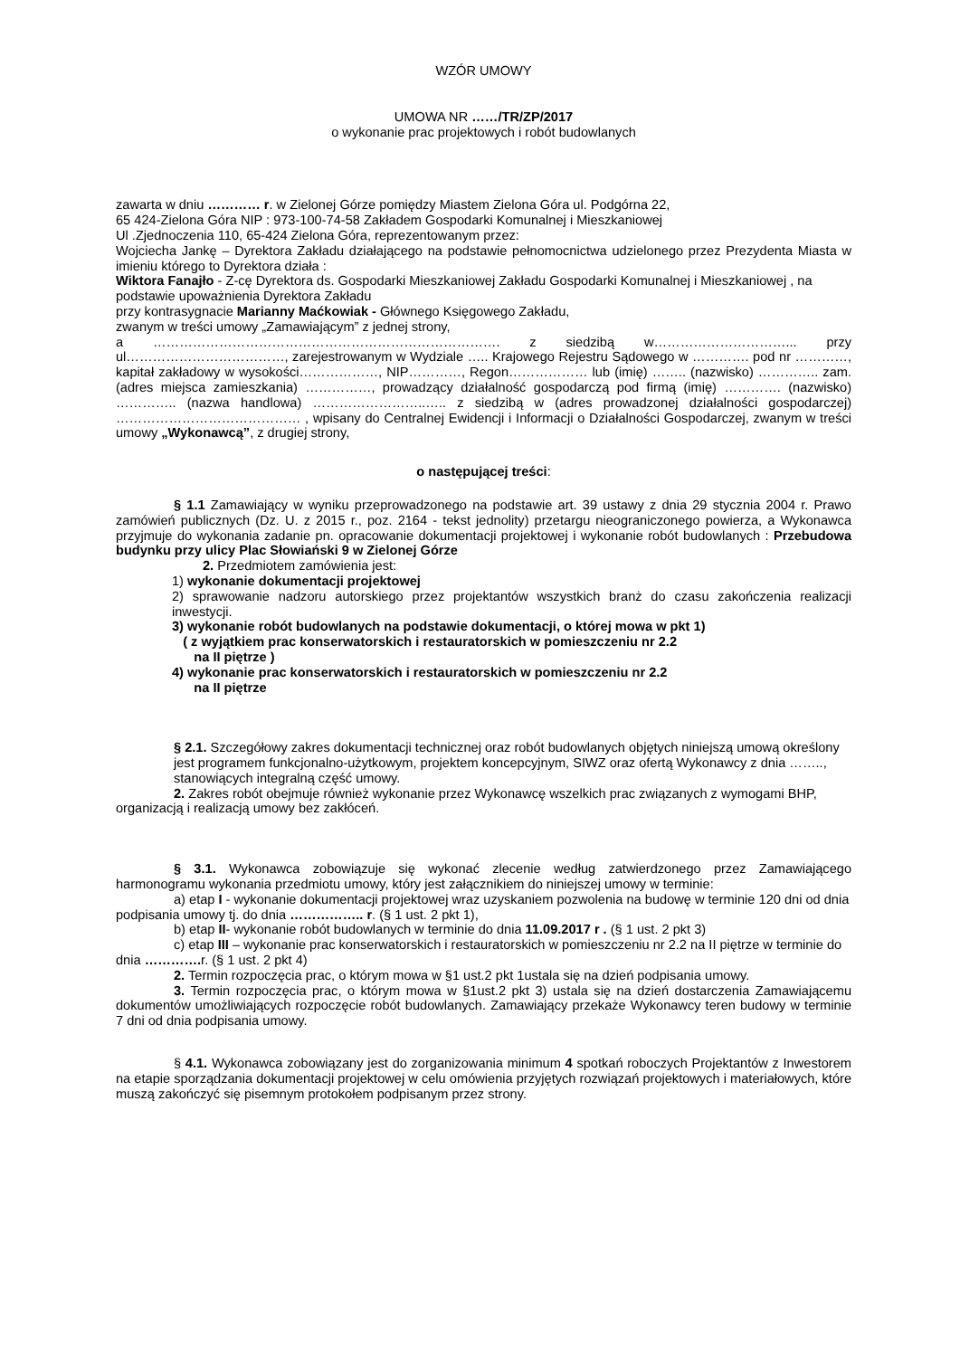WZÓR UMOWY
UMOWA NR ……/TR/ZP/2017
o wykonanie prac projektowych i robót budowlanych
zawarta w dniu ………… r. w Zielonej Górze pomiędzy Miastem Zielona Góra ul. Podgórna 22,
65 424-Zielona Góra NIP : 973-100-74-58 Zakładem Gospodarki Komunalnej i Mieszkaniowej
Ul .Zjednoczenia 110, 65-424 Zielona Góra, reprezentowanym przez:
Wojciecha Jankę – Dyrektora Zakładu działającego na podstawie pełnomocnictwa udzielonego przez Prezydenta Miasta w imieniu którego to Dyrektora działa :
Wiktora Fanajło - Z-cę Dyrektora ds. Gospodarki Mieszkaniowej Zakładu Gospodarki Komunalnej i Mieszkaniowej , na podstawie upoważnienia Dyrektora Zakładu
przy kontrasygnacie Marianny Maćkowiak - Głównego Księgowego Zakładu,
zwanym w treści umowy „Zamawiającym” z jednej strony,
a ……………………………………………………………………. z siedzibą w…………………………... przy ul………………………………, zarejestrowanym w Wydziale ….. Krajowego Rejestru Sądowego w …………. pod nr …………, kapitał zakładowy w wysokości………………, NIP…………, Regon……………… lub (imię) …….. (nazwisko) ………….. zam. (adres miejsca zamieszkania) ……………, prowadzący działalność gospodarczą pod firmą (imię) …………. (nazwisko) ………….. (nazwa handlowa) ……………………..….. z siedzibą w (adres prowadzonej działalności gospodarczej) …………………………………… , wpisany do Centralnej Ewidencji i Informacji o Działalności Gospodarczej, zwanym w treści umowy „Wykonawcą”, z drugiej strony,
o następującej treści:
§ 1.1 Zamawiający w wyniku przeprowadzonego na podstawie art. 39 ustawy z dnia 29 stycznia 2004 r. Prawo zamówień publicznych (Dz. U. z 2015 r., poz. 2164 - tekst jednolity) przetargu nieograniczonego powierza, a Wykonawca przyjmuje do wykonania zadanie pn. opracowanie dokumentacji projektowej i wykonanie robót budowlanych : Przebudowa budynku przy ulicy Plac Słowiański 9 w Zielonej Górze
2. Przedmiotem zamówienia jest:
1) wykonanie dokumentacji projektowej
2) sprawowanie nadzoru autorskiego przez projektantów wszystkich branż do czasu zakończenia realizacji inwestycji.
3) wykonanie robót budowlanych na podstawie dokumentacji, o której mowa w pkt 1)
( z wyjątkiem prac konserwatorskich i restauratorskich w pomieszczeniu nr 2.2
na II piętrze )
4) wykonanie prac konserwatorskich i restauratorskich w pomieszczeniu nr 2.2
na II piętrze
§ 2.1. Szczegółowy zakres dokumentacji technicznej oraz robót budowlanych objętych niniejszą umową określony jest programem funkcjonalno-użytkowym, projektem koncepcyjnym, SIWZ oraz ofertą Wykonawcy z dnia …….., stanowiących integralną część umowy.
2. Zakres robót obejmuje również wykonanie przez Wykonawcę wszelkich prac związanych z wymogami BHP, organizacją i realizacją umowy bez zakłóceń.
§ 3.1. Wykonawca zobowiązuje się wykonać zlecenie według zatwierdzonego przez Zamawiającego harmonogramu wykonania przedmiotu umowy, który jest załącznikiem do niniejszej umowy w terminie:
a) etap I - wykonanie dokumentacji projektowej wraz uzyskaniem pozwolenia na budowę w terminie 120 dni od dnia podpisania umowy tj. do dnia …………….. r. (§ 1 ust. 2 pkt 1),
b) etap II- wykonanie robót budowlanych w terminie do dnia 11.09.2017 r . (§ 1 ust. 2 pkt 3)
c) etap III – wykonanie prac konserwatorskich i restauratorskich w pomieszczeniu nr 2.2 na II piętrze w terminie do dnia …………. r. (§ 1 ust. 2 pkt 4)
2. Termin rozpoczęcia prac, o którym mowa w §1 ust.2 pkt 1ustala się na dzień podpisania umowy.
3. Termin rozpoczęcia prac, o którym mowa w §1ust.2 pkt 3) ustala się na dzień dostarczenia Zamawiającemu dokumentów umożliwiających rozpoczęcie robót budowlanych. Zamawiający przekaże Wykonawcy teren budowy w terminie 7 dni od dnia podpisania umowy.
§ 4.1. Wykonawca zobowiązany jest do zorganizowania minimum 4 spotkań roboczych Projektantów z Inwestorem na etapie sporządzania dokumentacji projektowej w celu omówienia przyjętych rozwiązań projektowych i materiałowych, które muszą zakończyć się pisemnym protokołem podpisanym przez strony.